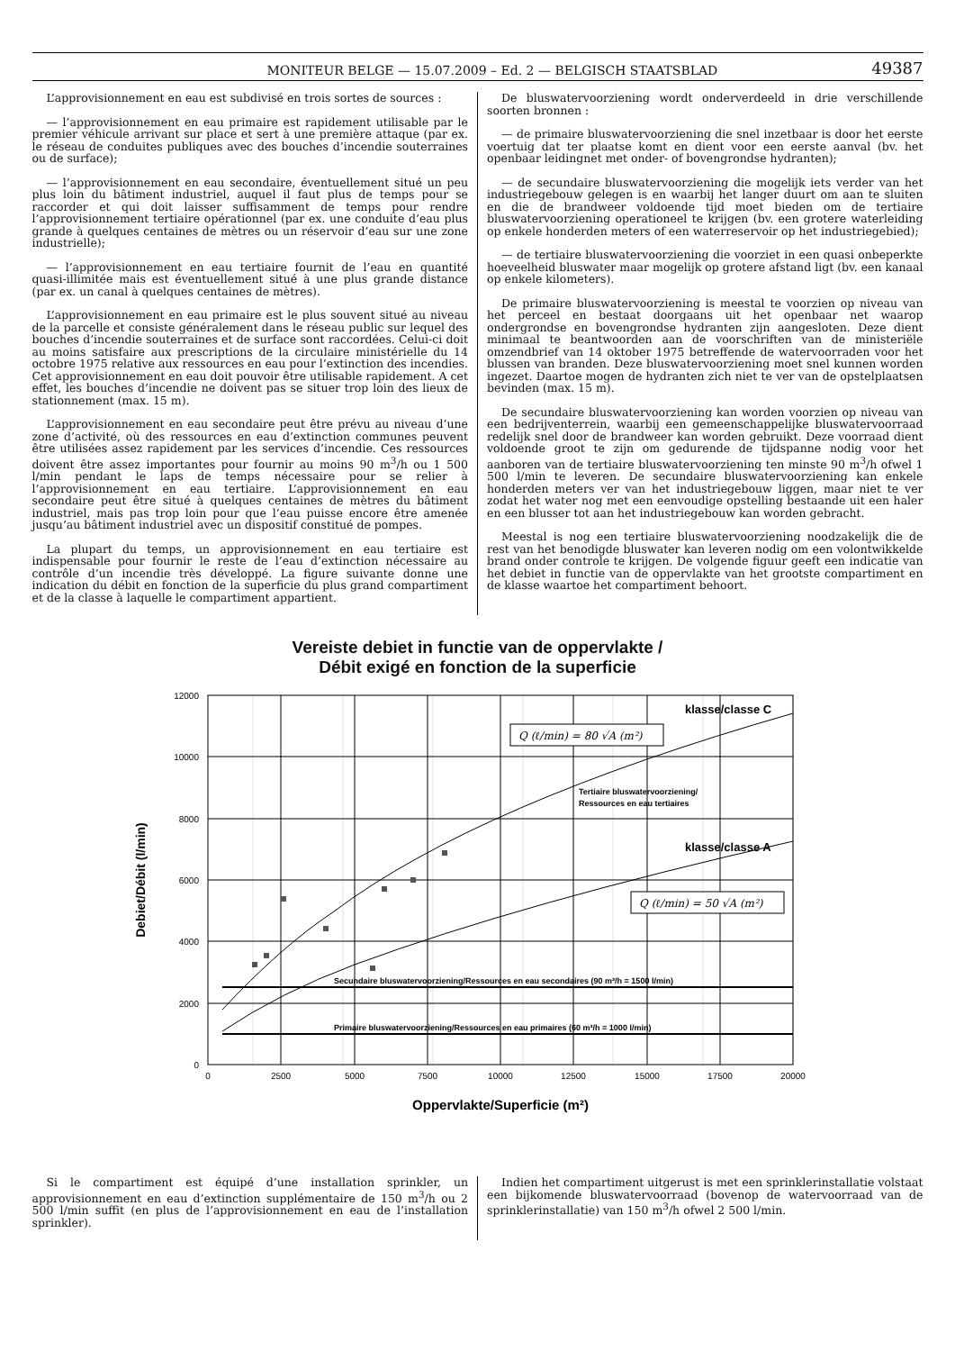MONITEUR BELGE — 15.07.2009 – Ed. 2 — BELGISCH STAATSBLAD 49387
L’approvisionnement en eau est subdivisé en trois sortes de sources :
— l’approvisionnement en eau primaire est rapidement utilisable par le premier véhicule arrivant sur place et sert à une première attaque (par ex. le réseau de conduites publiques avec des bouches d’incendie souterraines ou de surface);
— l’approvisionnement en eau secondaire, éventuellement situé un peu plus loin du bâtiment industriel, auquel il faut plus de temps pour se raccorder et qui doit laisser suffisamment de temps pour rendre l’approvisionnement tertiaire opérationnel (par ex. une conduite d’eau plus grande à quelques centaines de mètres ou un réservoir d’eau sur une zone industrielle);
— l’approvisionnement en eau tertiaire fournit de l’eau en quantité quasi-illimitée mais est éventuellement situé à une plus grande distance (par ex. un canal à quelques centaines de mètres).
L’approvisionnement en eau primaire est le plus souvent situé au niveau de la parcelle et consiste généralement dans le réseau public sur lequel des bouches d’incendie souterraines et de surface sont raccordées. Celui-ci doit au moins satisfaire aux prescriptions de la circulaire ministérielle du 14 octobre 1975 relative aux ressources en eau pour l’extinction des incendies. Cet approvisionnement en eau doit pouvoir être utilisable rapidement. A cet effet, les bouches d’incendie ne doivent pas se situer trop loin des lieux de stationnement (max. 15 m).
L’approvisionnement en eau secondaire peut être prévu au niveau d’une zone d’activité, où des ressources en eau d’extinction communes peuvent être utilisées assez rapidement par les services d’incendie. Ces ressources doivent être assez importantes pour fournir au moins 90 m<sup>3</sup>/h ou 1 500 l/min pendant le laps de temps nécessaire pour se relier à l’approvisionnement en eau tertiaire. L’approvisionnement en eau secondaire peut être situé à quelques centaines de mètres du bâtiment industriel, mais pas trop loin pour que l’eau puisse encore être amenée jusqu’au bâtiment industriel avec un dispositif constitué de pompes.
La plupart du temps, un approvisionnement en eau tertiaire est indispensable pour fournir le reste de l’eau d’extinction nécessaire au contrôle d’un incendie très développé. La figure suivante donne une indication du débit en fonction de la superficie du plus grand compartiment et de la classe à laquelle le compartiment appartient.
De bluswatervoorziening wordt onderverdeeld in drie verschillende soorten bronnen :
— de primaire bluswatervoorziening die snel inzetbaar is door het eerste voertuig dat ter plaatse komt en dient voor een eerste aanval (bv. het openbaar leidingnet met onder- of bovengrondse hydranten);
— de secundaire bluswatervoorziening die mogelijk iets verder van het industriegebouw gelegen is en waarbij het langer duurt om aan te sluiten en die de brandweer voldoende tijd moet bieden om de tertiaire bluswatervoorziening operationeel te krijgen (bv. een grotere waterleiding op enkele honderden meters of een waterreservoir op het industriegebied);
— de tertiaire bluswatervoorziening die voorziet in een quasi onbeperkte hoeveelheid bluswater maar mogelijk op grotere afstand ligt (bv. een kanaal op enkele kilometers).
De primaire bluswatervoorziening is meestal te voorzien op niveau van het perceel en bestaat doorgaans uit het openbaar net waarop ondergrondse en bovengrondse hydranten zijn aangesloten. Deze dient minimaal te beantwoorden aan de voorschriften van de ministeriële omzendbrief van 14 oktober 1975 betreffende de watervoorraden voor het blussen van branden. Deze bluswatervoorziening moet snel kunnen worden ingezet. Daartoe mogen de hydranten zich niet te ver van de opstelplaatsen bevinden (max. 15 m).
De secundaire bluswatervoorziening kan worden voorzien op niveau van een bedrijventerrein, waarbij een gemeenschappelijke bluswatervoorraad redelijk snel door de brandweer kan worden gebruikt. Deze voorraad dient voldoende groot te zijn om gedurende de tijdspanne nodig voor het aanboren van de tertiaire bluswatervoorziening ten minste 90 m<sup>3</sup>/h ofwel 1 500 l/min te leveren. De secundaire bluswatervoorziening kan enkele honderden meters ver van het industriegebouw liggen, maar niet te ver zodat het water nog met een eenvoudige opstelling bestaande uit een haler en een blusser tot aan het industriegebouw kan worden gebracht.
Meestal is nog een tertiaire bluswatervoorziening noodzakelijk die de rest van het benodigde bluswater kan leveren nodig om een volontwikkelde brand onder controle te krijgen. De volgende figuur geeft een indicatie van het debiet in functie van de oppervlakte van het grootste compartiment en de klasse waartoe het compartiment behoort.
Vereiste debiet in functie van de oppervlakte /
Débit exigé en fonction de la superficie
12000
10000
8000
6000
4000
2000
0
0
2500
5000
7500
10000
12500
15000
17500
20000
klasse/classe C
klasse/classe A
Tertiaire bluswatervoorziening/
Ressources en eau tertiaires
Q (ℓ/min) = 80 √A (m²)
Q (ℓ/min) = 50 √A (m²)
Secundaire bluswatervoorziening/Ressources en eau secondaires (90 m³/h = 1500 l/min)
Primaire bluswatervoorziening/Ressources en eau primaires (60 m³/h = 1000 l/min)
Debiet/Débit (l/min)
Oppervlakte/Superficie (m²)
Si le compartiment est équipé d’une installation sprinkler, un approvisionnement en eau d’extinction supplémentaire de 150 m<sup>3</sup>/h ou 2 500 l/min suffit (en plus de l’approvisionnement en eau de l’installation sprinkler).
Indien het compartiment uitgerust is met een sprinklerinstallatie volstaat een bijkomende bluswatervoorraad (bovenop de watervoorraad van de sprinklerinstallatie) van 150 m<sup>3</sup>/h ofwel 2 500 l/min.